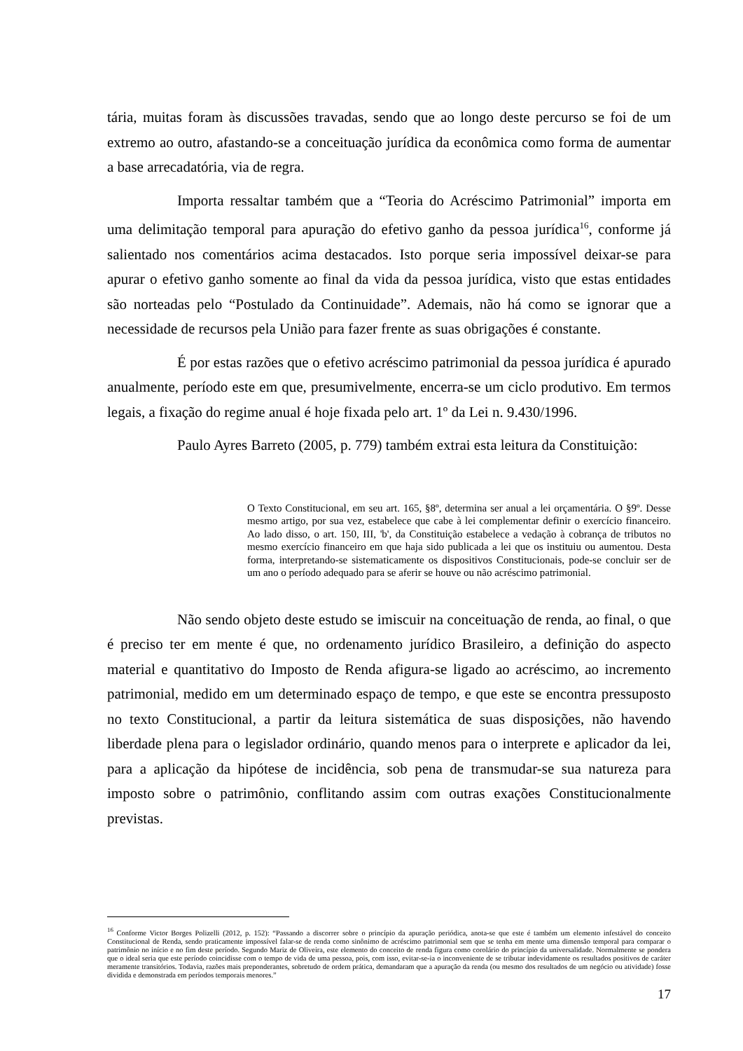tária, muitas foram às discussões travadas, sendo que ao longo deste percurso se foi de um extremo ao outro, afastando-se a conceituação jurídica da econômica como forma de aumentar a base arrecadatória, via de regra.
Importa ressaltar também que a “Teoria do Acréscimo Patrimonial” importa em uma delimitação temporal para apuração do efetivo ganho da pessoa jurídica<sup>16</sup>, conforme já salientado nos comentários acima destacados. Isto porque seria impossível deixar-se para apurar o efetivo ganho somente ao final da vida da pessoa jurídica, visto que estas entidades são norteadas pelo “Postulado da Continuidade”. Ademais, não há como se ignorar que a necessidade de recursos pela União para fazer frente as suas obrigações é constante.
É por estas razões que o efetivo acréscimo patrimonial da pessoa jurídica é apurado anualmente, período este em que, presumivelmente, encerra-se um ciclo produtivo. Em termos legais, a fixação do regime anual é hoje fixada pelo art. 1º da Lei n. 9.430/1996.
Paulo Ayres Barreto (2005, p. 779) também extrai esta leitura da Constituição:
O Texto Constitucional, em seu art. 165, §8º, determina ser anual a lei orçamentária. O §9º. Desse mesmo artigo, por sua vez, estabelece que cabe à lei complementar definir o exercício financeiro. Ao lado disso, o art. 150, III, 'b', da Constituição estabelece a vedação à cobrança de tributos no mesmo exercício financeiro em que haja sido publicada a lei que os instituiu ou aumentou. Desta forma, interpretando-se sistematicamente os dispositivos Constitucionais, pode-se concluir ser de um ano o período adequado para se aferir se houve ou não acréscimo patrimonial.
Não sendo objeto deste estudo se imiscuir na conceituação de renda, ao final, o que é preciso ter em mente é que, no ordenamento jurídico Brasileiro, a definição do aspecto material e quantitativo do Imposto de Renda afigura-se ligado ao acréscimo, ao incremento patrimonial, medido em um determinado espaço de tempo, e que este se encontra pressuposto no texto Constitucional, a partir da leitura sistemática de suas disposições, não havendo liberdade plena para o legislador ordinário, quando menos para o interprete e aplicador da lei, para a aplicação da hipótese de incidência, sob pena de transmudar-se sua natureza para imposto sobre o patrimônio, conflitando assim com outras exações Constitucionalmente previstas.
<sup>16</sup> Conforme Victor Borges Polizelli (2012, p. 152): “Passando a discorrer sobre o princípio da apuração periódica, anota-se que este é também um elemento infestável do conceito Constitucional de Renda, sendo praticamente impossível falar-se de renda como sinônimo de acréscimo patrimonial sem que se tenha em mente uma dimensão temporal para comparar o patrimônio no início e no fim deste período. Segundo Mariz de Oliveira, este elemento do conceito de renda figura como corolário do princípio da universalidade. Normalmente se pondera que o ideal seria que este período coincidisse com o tempo de vida de uma pessoa, pois, com isso, evitar-se-ia o inconveniente de se tributar indevidamente os resultados positivos de caráter meramente transitórios. Todavia, razões mais preponderantes, sobretudo de ordem prática, demandaram que a apuração da renda (ou mesmo dos resultados de um negócio ou atividade) fosse dividida e demonstrada em períodos temporais menores.”
17